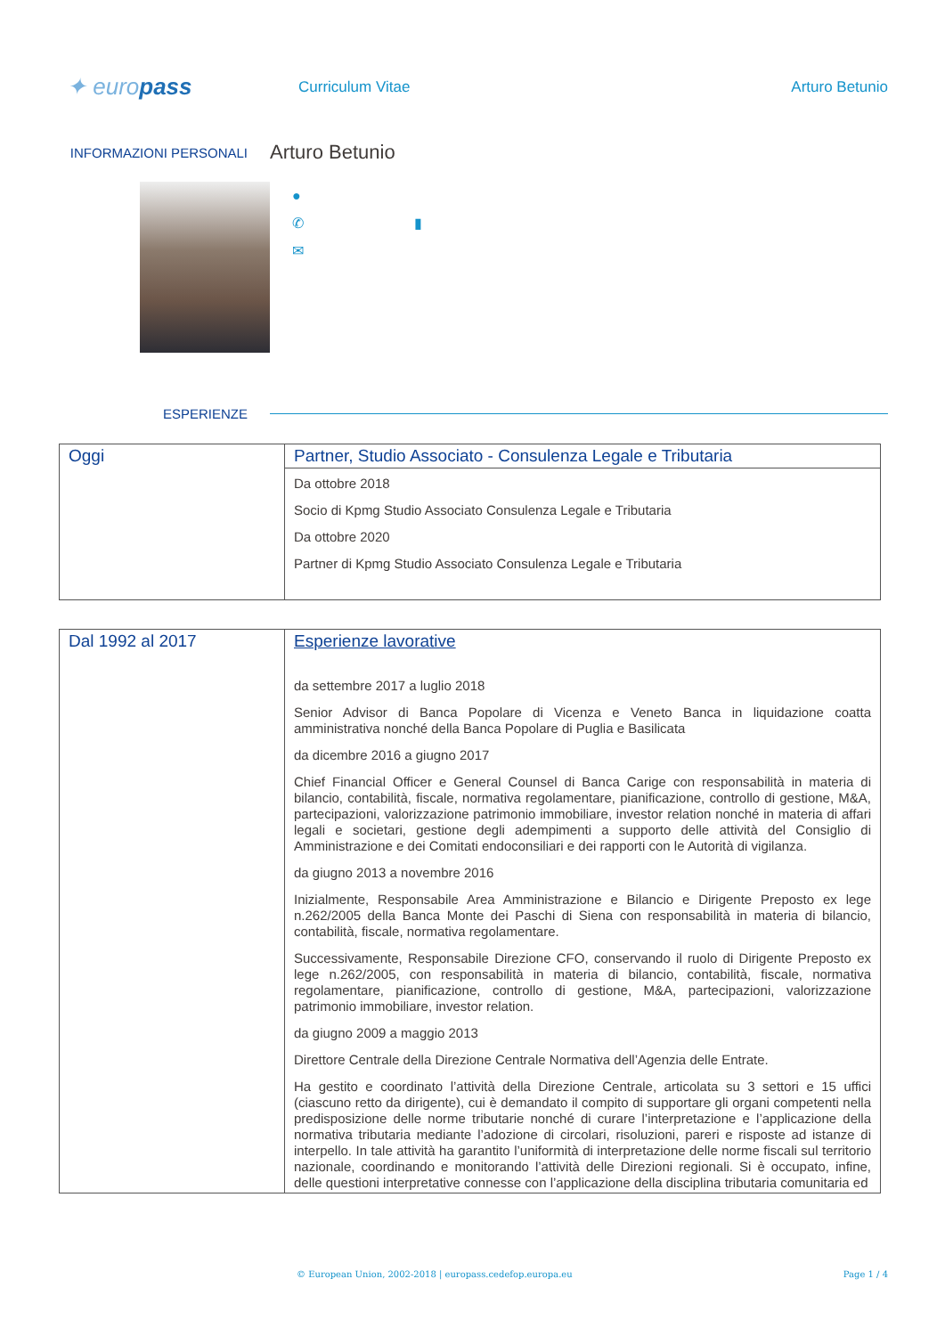✦ europass
Curriculum Vitae Arturo Betunio
INFORMAZIONI PERSONALI
Arturo Betunio
●
✆ ▮
✉
ESPERIENZE
| Oggi | Partner, Studio Associato - Consulenza Legale e Tributaria Da ottobre 2018 Socio di Kpmg Studio Associato Consulenza Legale e Tributaria Da ottobre 2020 Partner di Kpmg Studio Associato Consulenza Legale e Tributaria |
| Dal 1992 al 2017 | Esperienze lavorative da settembre 2017 a luglio 2018 Senior Advisor di Banca Popolare di Vicenza e Veneto Banca in liquidazione coatta amministrativa nonché della Banca Popolare di Puglia e Basilicata da dicembre 2016 a giugno 2017 Chief Financial Officer e General Counsel di Banca Carige con responsabilità in materia di bilancio, contabilità, fiscale, normativa regolamentare, pianificazione, controllo di gestione, M&A, partecipazioni, valorizzazione patrimonio immobiliare, investor relation nonché in materia di affari legali e societari, gestione degli adempimenti a supporto delle attività del Consiglio di Amministrazione e dei Comitati endoconsiliari e dei rapporti con le Autorità di vigilanza. da giugno 2013 a novembre 2016 Inizialmente, Responsabile Area Amministrazione e Bilancio e Dirigente Preposto ex lege n.262/2005 della Banca Monte dei Paschi di Siena con responsabilità in materia di bilancio, contabilità, fiscale, normativa regolamentare. Successivamente, Responsabile Direzione CFO, conservando il ruolo di Dirigente Preposto ex lege n.262/2005, con responsabilità in materia di bilancio, contabilità, fiscale, normativa regolamentare, pianificazione, controllo di gestione, M&A, partecipazioni, valorizzazione patrimonio immobiliare, investor relation. da giugno 2009 a maggio 2013 Direttore Centrale della Direzione Centrale Normativa dell’Agenzia delle Entrate. Ha gestito e coordinato l’attività della Direzione Centrale, articolata su 3 settori e 15 uffici (ciascuno retto da dirigente), cui è demandato il compito di supportare gli organi competenti nella predisposizione delle norme tributarie nonché di curare l’interpretazione e l’applicazione della normativa tributaria mediante l’adozione di circolari, risoluzioni, pareri e risposte ad istanze di interpello. In tale attività ha garantito l’uniformità di interpretazione delle norme fiscali sul territorio nazionale, coordinando e monitorando l’attività delle Direzioni regionali. Si è occupato, infine, delle questioni interpretative connesse con l’applicazione della disciplina tributaria comunitaria ed |
© European Union, 2002-2018 | europass.cedefop.europa.eu
Page 1 / 4